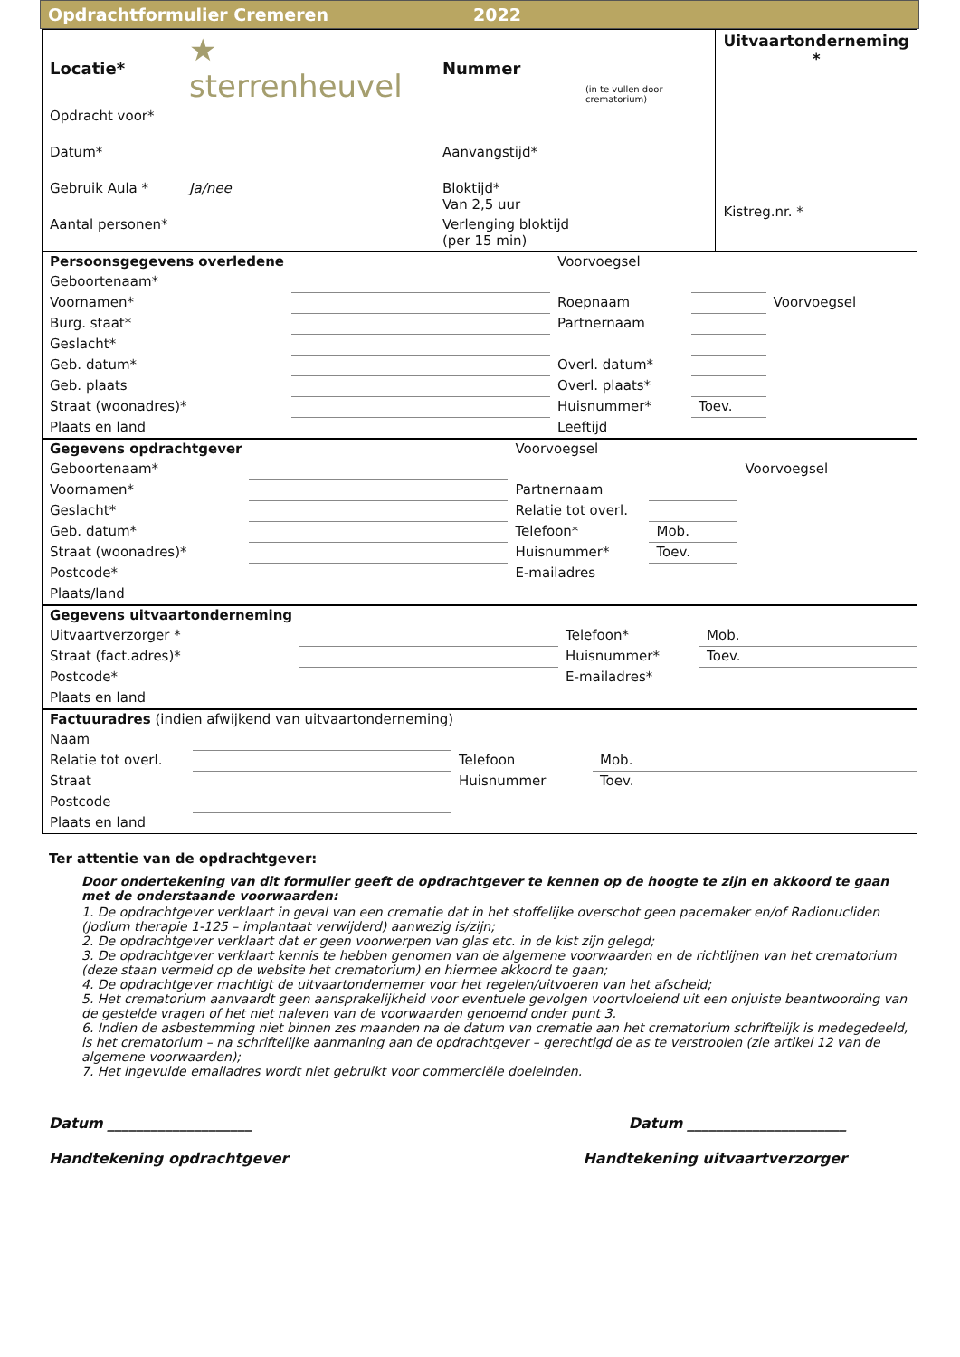Opdrachtformulier Cremeren 2022
| Locatie* | ★ sterrenheuvel | Nummer | (in te vullen door crematorium) | Uitvaartonderneming * Kistreg.nr. * |
| Opdracht voor* | | | | |
| Datum* | | Aanvangstijd* | | |
| Gebruik Aula * | Ja/nee | Bloktijd* Van 2,5 uur | | |
| Aantal personen* | | Verlenging bloktijd (per 15 min) | | |
| Persoonsgegevens overledene | | Voorvoegsel | | |
| Geboortenaam* | | | | |
| Voornamen* | | Roepnaam | | Voorvoegsel |
| Burg. staat* | | Partnernaam | | |
| Geslacht* | | | | |
| Geb. datum* | | Overl. datum* | | |
| Geb. plaats | | Overl. plaats* | | |
| Straat (woonadres)* | | Huisnummer* | Toev. | |
| Plaats en land | | Leeftijd | | |
| Gegevens opdrachtgever | | Voorvoegsel | | |
| Geboortenaam* | | | | Voorvoegsel |
| Voornamen* | | Partnernaam | | |
| Geslacht* | | Relatie tot overl. | | |
| Geb. datum* | | Telefoon* | Mob. | |
| Straat (woonadres)* | | Huisnummer* | Toev. | |
| Postcode* | | E-mailadres | | |
| Plaats/land | | | | |
| Gegevens uitvaartonderneming | | | |
| Uitvaartverzorger * | | Telefoon* | Mob. |
| Straat (fact.adres)* | | Huisnummer* | Toev. |
| Postcode* | | E-mailadres* | |
| Plaats en land | | | |
| Factuuradres (indien afwijkend van uitvaartonderneming) | | | |
| Naam | | | |
| Relatie tot overl. | | Telefoon | Mob. |
| Straat | | Huisnummer | Toev. |
| Postcode | | | |
| Plaats en land | | | |
Ter attentie van de opdrachtgever:
Door ondertekening van dit formulier geeft de opdrachtgever te kennen op de hoogte te zijn en akkoord te gaan met de onderstaande voorwaarden:
1. De opdrachtgever verklaart in geval van een crematie dat in het stoffelijke overschot geen pacemaker en/of Radionucliden (Jodium therapie 1-125 – implantaat verwijderd) aanwezig is/zijn;
2. De opdrachtgever verklaart dat er geen voorwerpen van glas etc. in de kist zijn gelegd;
3. De opdrachtgever verklaart kennis te hebben genomen van de algemene voorwaarden en de richtlijnen van het crematorium (deze staan vermeld op de website het crematorium) en hiermee akkoord te gaan;
4. De opdrachtgever machtigt de uitvaartondernemer voor het regelen/uitvoeren van het afscheid;
5. Het crematorium aanvaardt geen aansprakelijkheid voor eventuele gevolgen voortvloeiend uit een onjuiste beantwoording van de gestelde vragen of het niet naleven van de voorwaarden genoemd onder punt 3.
6. Indien de asbestemming niet binnen zes maanden na de datum van crematie aan het crematorium schriftelijk is medegedeeld, is het crematorium – na schriftelijke aanmaning aan de opdrachtgever – gerechtigd de as te verstrooien (zie artikel 12 van de algemene voorwaarden);
7. Het ingevulde emailadres wordt niet gebruikt voor commerciële doeleinden.
Datum ____________________ Datum ______________________
Handtekening opdrachtgever Handtekening uitvaartverzorger